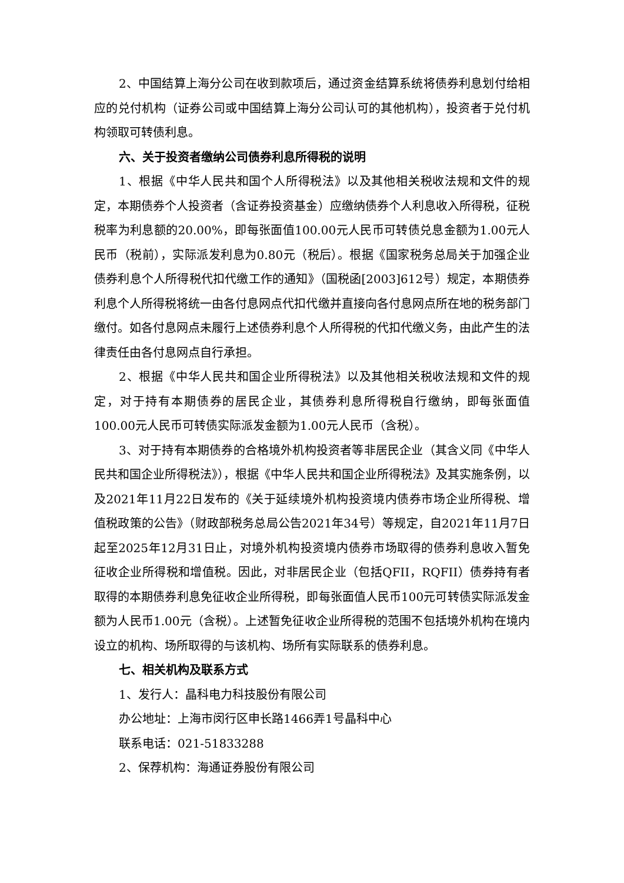2、中国结算上海分公司在收到款项后，通过资金结算系统将债券利息划付给相应的兑付机构（证券公司或中国结算上海分公司认可的其他机构），投资者于兑付机构领取可转债利息。
六、关于投资者缴纳公司债券利息所得税的说明
1、根据《中华人民共和国个人所得税法》以及其他相关税收法规和文件的规定，本期债券个人投资者（含证券投资基金）应缴纳债券个人利息收入所得税，征税税率为利息额的20.00%，即每张面值100.00元人民币可转债兑息金额为1.00元人民币（税前），实际派发利息为0.80元（税后）。根据《国家税务总局关于加强企业债券利息个人所得税代扣代缴工作的通知》（国税函[2003]612号）规定，本期债券利息个人所得税将统一由各付息网点代扣代缴并直接向各付息网点所在地的税务部门缴付。如各付息网点未履行上述债券利息个人所得税的代扣代缴义务，由此产生的法律责任由各付息网点自行承担。
2、根据《中华人民共和国企业所得税法》以及其他相关税收法规和文件的规定，对于持有本期债券的居民企业，其债券利息所得税自行缴纳，即每张面值100.00元人民币可转债实际派发金额为1.00元人民币（含税）。
3、对于持有本期债券的合格境外机构投资者等非居民企业（其含义同《中华人民共和国企业所得税法》），根据《中华人民共和国企业所得税法》及其实施条例，以及2021年11月22日发布的《关于延续境外机构投资境内债券市场企业所得税、增值税政策的公告》（财政部税务总局公告2021年34号）等规定，自2021年11月7日起至2025年12月31日止，对境外机构投资境内债券市场取得的债券利息收入暂免征收企业所得税和增值税。因此，对非居民企业（包括QFII，RQFII）债券持有者取得的本期债券利息免征收企业所得税，即每张面值人民币100元可转债实际派发金额为人民币1.00元（含税）。上述暂免征收企业所得税的范围不包括境外机构在境内设立的机构、场所取得的与该机构、场所有实际联系的债券利息。
七、相关机构及联系方式
1、发行人：晶科电力科技股份有限公司
办公地址：上海市闵行区申长路1466弄1号晶科中心
联系电话：021-51833288
2、保荐机构：海通证券股份有限公司